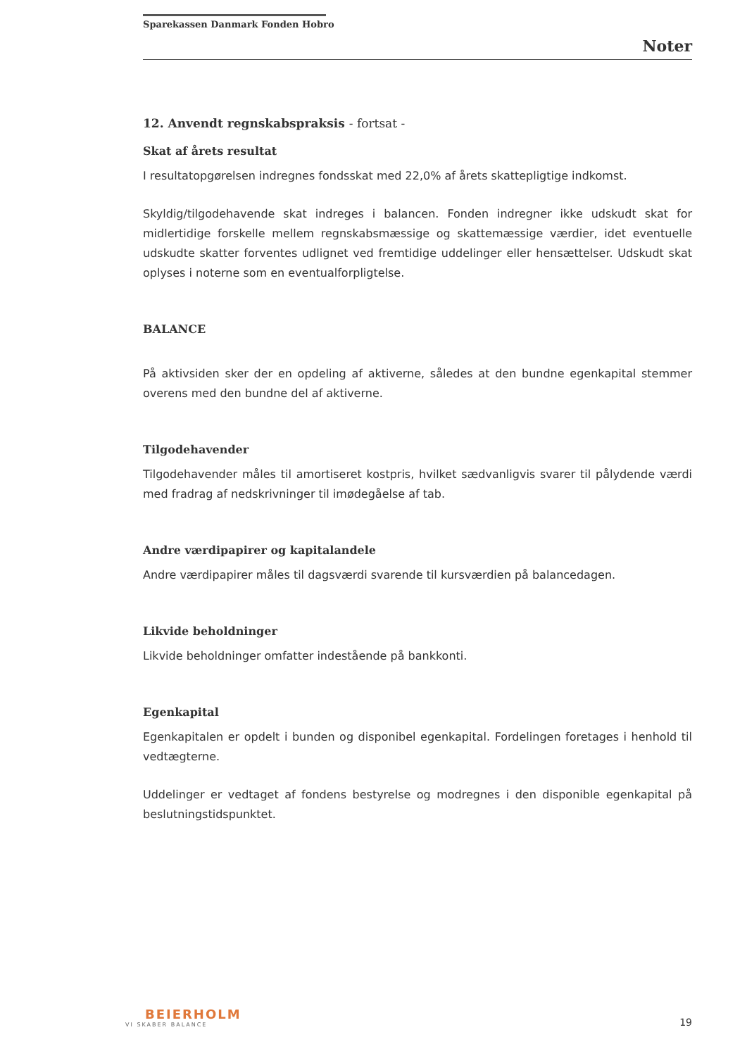Sparekassen Danmark Fonden Hobro
Noter
12. Anvendt regnskabspraksis - fortsat -
Skat af årets resultat
I resultatopgørelsen indregnes fondsskat med 22,0% af årets skattepligtige indkomst.
Skyldig/tilgodehavende skat indreges i balancen. Fonden indregner ikke udskudt skat for midlertidige forskelle mellem regnskabsmæssige og skattemæssige værdier, idet eventuelle udskudte skatter forventes udlignet ved fremtidige uddelinger eller hensættelser. Udskudt skat oplyses i noterne som en eventualforpligtelse.
BALANCE
På aktivsiden sker der en opdeling af aktiverne, således at den bundne egenkapital stemmer overens med den bundne del af aktiverne.
Tilgodehavender
Tilgodehavender måles til amortiseret kostpris, hvilket sædvanligvis svarer til pålydende værdi med fradrag af nedskrivninger til imødegåelse af tab.
Andre værdipapirer og kapitalandele
Andre værdipapirer måles til dagsværdi svarende til kursværdien på balancedagen.
Likvide beholdninger
Likvide beholdninger omfatter indestående på bankkonti.
Egenkapital
Egenkapitalen er opdelt i bunden og disponibel egenkapital. Fordelingen foretages i henhold til vedtægterne.
Uddelinger er vedtaget af fondens bestyrelse og modregnes i den disponible egenkapital på beslutningstidspunktet.
BEIERHOLM
VI SKABER BALANCE
19